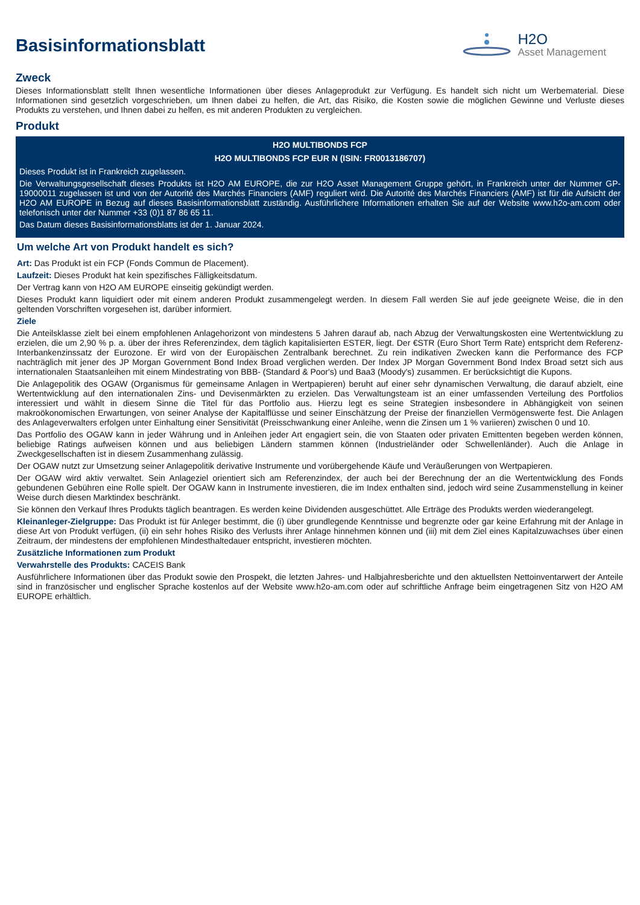Basisinformationsblatt
H2O
Asset Management
Zweck
Dieses Informationsblatt stellt Ihnen wesentliche Informationen über dieses Anlageprodukt zur Verfügung. Es handelt sich nicht um Werbematerial. Diese Informationen sind gesetzlich vorgeschrieben, um Ihnen dabei zu helfen, die Art, das Risiko, die Kosten sowie die möglichen Gewinne und Verluste dieses Produkts zu verstehen, und Ihnen dabei zu helfen, es mit anderen Produkten zu vergleichen.
Produkt
H2O MULTIBONDS FCP
H2O MULTIBONDS FCP EUR N (ISIN: FR0013186707)
Dieses Produkt ist in Frankreich zugelassen.
Die Verwaltungsgesellschaft dieses Produkts ist H2O AM EUROPE, die zur H2O Asset Management Gruppe gehört, in Frankreich unter der Nummer GP-19000011 zugelassen ist und von der Autorité des Marchés Financiers (AMF) reguliert wird. Die Autorité des Marchés Financiers (AMF) ist für die Aufsicht der H2O AM EUROPE in Bezug auf dieses Basisinformationsblatt zuständig. Ausführlichere Informationen erhalten Sie auf der Website www.h2o-am.com oder telefonisch unter der Nummer +33 (0)1 87 86 65 11.
Das Datum dieses Basisinformationsblatts ist der 1. Januar 2024.
Um welche Art von Produkt handelt es sich?
Art: Das Produkt ist ein FCP (Fonds Commun de Placement).
Laufzeit: Dieses Produkt hat kein spezifisches Fälligkeitsdatum.
Der Vertrag kann von H2O AM EUROPE einseitig gekündigt werden.
Dieses Produkt kann liquidiert oder mit einem anderen Produkt zusammengelegt werden. In diesem Fall werden Sie auf jede geeignete Weise, die in den geltenden Vorschriften vorgesehen ist, darüber informiert.
Ziele
Die Anteilsklasse zielt bei einem empfohlenen Anlagehorizont von mindestens 5 Jahren darauf ab, nach Abzug der Verwaltungskosten eine Wertentwicklung zu erzielen, die um 2,90 % p. a. über der ihres Referenzindex, dem täglich kapitalisierten ESTER, liegt. Der €STR (Euro Short Term Rate) entspricht dem Referenz-Interbankenzinssatz der Eurozone. Er wird von der Europäischen Zentralbank berechnet. Zu rein indikativen Zwecken kann die Performance des FCP nachträglich mit jener des JP Morgan Government Bond Index Broad verglichen werden. Der Index JP Morgan Government Bond Index Broad setzt sich aus internationalen Staatsanleihen mit einem Mindestrating von BBB- (Standard & Poor's) und Baa3 (Moody's) zusammen. Er berücksichtigt die Kupons.
Die Anlagepolitik des OGAW (Organismus für gemeinsame Anlagen in Wertpapieren) beruht auf einer sehr dynamischen Verwaltung, die darauf abzielt, eine Wertentwicklung auf den internationalen Zins- und Devisenmärkten zu erzielen. Das Verwaltungsteam ist an einer umfassenden Verteilung des Portfolios interessiert und wählt in diesem Sinne die Titel für das Portfolio aus. Hierzu legt es seine Strategien insbesondere in Abhängigkeit von seinen makroökonomischen Erwartungen, von seiner Analyse der Kapitalflüsse und seiner Einschätzung der Preise der finanziellen Vermögenswerte fest. Die Anlagen des Anlageverwalters erfolgen unter Einhaltung einer Sensitivität (Preisschwankung einer Anleihe, wenn die Zinsen um 1 % variieren) zwischen 0 und 10.
Das Portfolio des OGAW kann in jeder Währung und in Anleihen jeder Art engagiert sein, die von Staaten oder privaten Emittenten begeben werden können, beliebige Ratings aufweisen können und aus beliebigen Ländern stammen können (Industrieländer oder Schwellenländer). Auch die Anlage in Zweckgesellschaften ist in diesem Zusammenhang zulässig.
Der OGAW nutzt zur Umsetzung seiner Anlagepolitik derivative Instrumente und vorübergehende Käufe und Veräußerungen von Wertpapieren.
Der OGAW wird aktiv verwaltet. Sein Anlageziel orientiert sich am Referenzindex, der auch bei der Berechnung der an die Wertentwicklung des Fonds gebundenen Gebühren eine Rolle spielt. Der OGAW kann in Instrumente investieren, die im Index enthalten sind, jedoch wird seine Zusammenstellung in keiner Weise durch diesen Marktindex beschränkt.
Sie können den Verkauf Ihres Produkts täglich beantragen. Es werden keine Dividenden ausgeschüttet. Alle Erträge des Produkts werden wiederangelegt.
Kleinanleger-Zielgruppe: Das Produkt ist für Anleger bestimmt, die (i) über grundlegende Kenntnisse und begrenzte oder gar keine Erfahrung mit der Anlage in diese Art von Produkt verfügen, (ii) ein sehr hohes Risiko des Verlusts ihrer Anlage hinnehmen können und (iii) mit dem Ziel eines Kapitalzuwachses über einen Zeitraum, der mindestens der empfohlenen Mindesthaltedauer entspricht, investieren möchten.
Zusätzliche Informationen zum Produkt
Verwahrstelle des Produkts: CACEIS Bank
Ausführlichere Informationen über das Produkt sowie den Prospekt, die letzten Jahres- und Halbjahresberichte und den aktuellsten Nettoinventarwert der Anteile sind in französischer und englischer Sprache kostenlos auf der Website www.h2o-am.com oder auf schriftliche Anfrage beim eingetragenen Sitz von H2O AM EUROPE erhältlich.